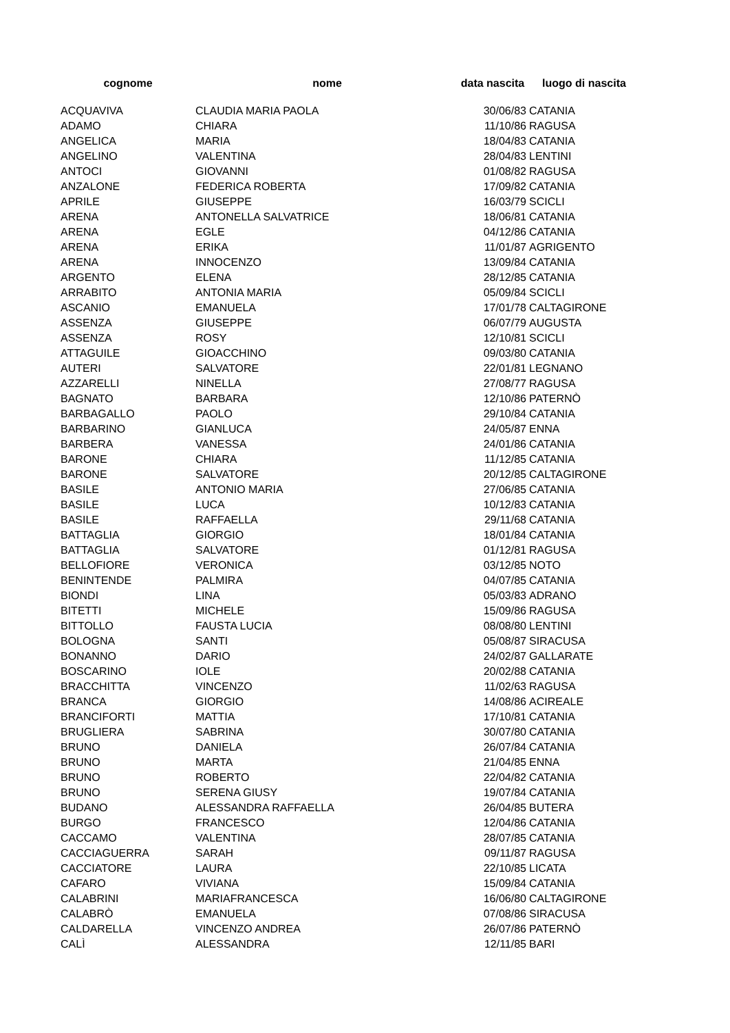| cognome | nome | data nascita | luogo di nascita |
| --- | --- | --- | --- |
| ACQUAVIVA | CLAUDIA MARIA PAOLA | 30/06/83 | CATANIA |
| ADAMO | CHIARA | 11/10/86 | RAGUSA |
| ANGELICA | MARIA | 18/04/83 | CATANIA |
| ANGELINO | VALENTINA | 28/04/83 | LENTINI |
| ANTOCI | GIOVANNI | 01/08/82 | RAGUSA |
| ANZALONE | FEDERICA ROBERTA | 17/09/82 | CATANIA |
| APRILE | GIUSEPPE | 16/03/79 | SCICLI |
| ARENA | ANTONELLA SALVATRICE | 18/06/81 | CATANIA |
| ARENA | EGLE | 04/12/86 | CATANIA |
| ARENA | ERIKA | 11/01/87 | AGRIGENTO |
| ARENA | INNOCENZO | 13/09/84 | CATANIA |
| ARGENTO | ELENA | 28/12/85 | CATANIA |
| ARRABITO | ANTONIA MARIA | 05/09/84 | SCICLI |
| ASCANIO | EMANUELA | 17/01/78 | CALTAGIRONE |
| ASSENZA | GIUSEPPE | 06/07/79 | AUGUSTA |
| ASSENZA | ROSY | 12/10/81 | SCICLI |
| ATTAGUILE | GIOACCHINO | 09/03/80 | CATANIA |
| AUTERI | SALVATORE | 22/01/81 | LEGNANO |
| AZZARELLI | NINELLA | 27/08/77 | RAGUSA |
| BAGNATO | BARBARA | 12/10/86 | PATERNÒ |
| BARBAGALLO | PAOLO | 29/10/84 | CATANIA |
| BARBARINO | GIANLUCA | 24/05/87 | ENNA |
| BARBERA | VANESSA | 24/01/86 | CATANIA |
| BARONE | CHIARA | 11/12/85 | CATANIA |
| BARONE | SALVATORE | 20/12/85 | CALTAGIRONE |
| BASILE | ANTONIO MARIA | 27/06/85 | CATANIA |
| BASILE | LUCA | 10/12/83 | CATANIA |
| BASILE | RAFFAELLA | 29/11/68 | CATANIA |
| BATTAGLIA | GIORGIO | 18/01/84 | CATANIA |
| BATTAGLIA | SALVATORE | 01/12/81 | RAGUSA |
| BELLOFIORE | VERONICA | 03/12/85 | NOTO |
| BENINTENDE | PALMIRA | 04/07/85 | CATANIA |
| BIONDI | LINA | 05/03/83 | ADRANO |
| BITETTI | MICHELE | 15/09/86 | RAGUSA |
| BITTOLLO | FAUSTA LUCIA | 08/08/80 | LENTINI |
| BOLOGNA | SANTI | 05/08/87 | SIRACUSA |
| BONANNO | DARIO | 24/02/87 | GALLARATE |
| BOSCARINO | IOLE | 20/02/88 | CATANIA |
| BRACCHITTA | VINCENZO | 11/02/63 | RAGUSA |
| BRANCA | GIORGIO | 14/08/86 | ACIREALE |
| BRANCIFORTI | MATTIA | 17/10/81 | CATANIA |
| BRUGLIERA | SABRINA | 30/07/80 | CATANIA |
| BRUNO | DANIELA | 26/07/84 | CATANIA |
| BRUNO | MARTA | 21/04/85 | ENNA |
| BRUNO | ROBERTO | 22/04/82 | CATANIA |
| BRUNO | SERENA GIUSY | 19/07/84 | CATANIA |
| BUDANO | ALESSANDRA RAFFAELLA | 26/04/85 | BUTERA |
| BURGO | FRANCESCO | 12/04/86 | CATANIA |
| CACCAMO | VALENTINA | 28/07/85 | CATANIA |
| CACCIAGUERRA | SARAH | 09/11/87 | RAGUSA |
| CACCIATORE | LAURA | 22/10/85 | LICATA |
| CAFARO | VIVIANA | 15/09/84 | CATANIA |
| CALABRINI | MARIAFRANCESCA | 16/06/80 | CALTAGIRONE |
| CALABRÒ | EMANUELA | 07/08/86 | SIRACUSA |
| CALDARELLA | VINCENZO ANDREA | 26/07/86 | PATERNÒ |
| CALÌ | ALESSANDRA | 12/11/85 | BARI |